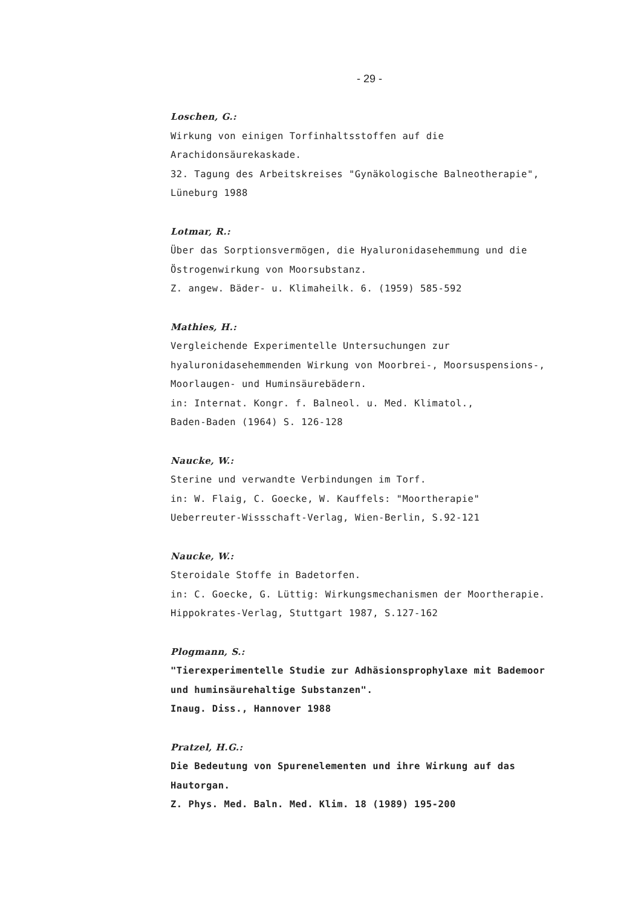- 29 -
Loschen, G.:
Wirkung von einigen Torfinhaltsstoffen auf die
Arachidonsäurekaskade.
32. Tagung des Arbeitskreises "Gynäkologische Balneotherapie",
Lüneburg 1988
Lotmar, R.:
Über das Sorptionsvermögen, die Hyaluronidasehemmung und die
Östrogenwirkung von Moorsubstanz.
Z. angew. Bäder- u. Klimaheilk. 6. (1959) 585-592
Mathies, H.:
Vergleichende Experimentelle Untersuchungen zur
hyaluronidasehemmenden Wirkung von Moorbrei-, Moorsuspensions-,
Moorlaugen- und Huminsäurebädern.
in: Internat. Kongr. f. Balneol. u. Med. Klimatol.,
Baden-Baden (1964) S. 126-128
Naucke, W.:
Sterine und verwandte Verbindungen im Torf.
in: W. Flaig, C. Goecke, W. Kauffels: "Moortherapie"
Ueberreuter-Wissschaft-Verlag, Wien-Berlin, S.92-121
Naucke, W.:
Steroidale Stoffe in Badetorfen.
in: C. Goecke, G. Lüttig: Wirkungsmechanismen der Moortherapie.
Hippokrates-Verlag, Stuttgart 1987, S.127-162
Plogmann, S.:
"Tierexperimentelle Studie zur Adhäsionsprophylaxe mit Bademoor
und huminsäurehaltige Substanzen".
Inaug. Diss., Hannover 1988
Pratzel, H.G.:
Die Bedeutung von Spurenelementen und ihre Wirkung auf das
Hautorgan.
Z. Phys. Med. Baln. Med. Klim. 18 (1989) 195-200